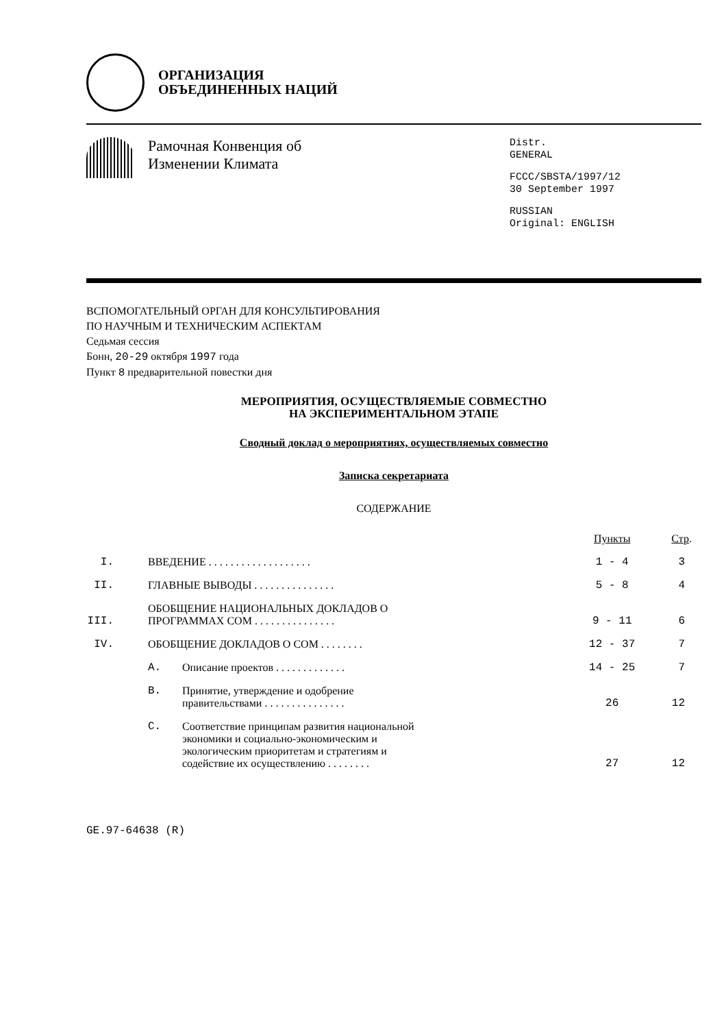ОРГАНИЗАЦИЯ
ОБЪЕДИНЕННЫХ НАЦИЙ
Рамочная Конвенция об
Изменении Климата
Distr.
GENERAL
FCCC/SBSTA/1997/12
30 September 1997
RUSSIAN
Original: ENGLISH
ВСПОМОГАТЕЛЬНЫЙ ОРГАН ДЛЯ КОНСУЛЬТИРОВАНИЯ
ПО НАУЧНЫМ И ТЕХНИЧЕСКИМ АСПЕКТАМ
Седьмая сессия
Бонн, 20-29 октября 1997 года
Пункт 8 предварительной повестки дня
МЕРОПРИЯТИЯ, ОСУЩЕСТВЛЯЕМЫЕ СОВМЕСТНО
НА ЭКСПЕРИМЕНТАЛЬНОМ ЭТАПЕ
Сводный доклад о мероприятиях, осуществляемых совместно
Записка секретариата
СОДЕРЖАНИЕ
| | | | Пункты | Стр . |
| --- | --- | --- | --- | --- |
| I. | ВВЕДЕНИЕ . . . . . . . . . . . . . . . . . . . | | 1 - 4 | 3 |
| II. | ГЛАВНЫЕ ВЫВОДЫ . . . . . . . . . . . . . . . | | 5 - 8 | 4 |
| III. | ОБОБЩЕНИЕ НАЦИОНАЛЬНЫХ ДОКЛАДОВ О ПРОГРАММАХ СОМ . . . . . . . . . . . . . . . | | 9 - 11 | 6 |
| IV. | ОБОБЩЕНИЕ ДОКЛАДОВ О СОМ . . . . . . . . | | 12 - 37 | 7 |
| | A. | Описание проектов . . . . . . . . . . . . . | 14 - 25 | 7 |
| | B. | Принятие, утверждение и одобрение правительствами . . . . . . . . . . . . . . . | 26 | 12 |
| | C. | Соответствие принципам развития национальной экономики и социально-экономическим и экологическим приоритетам и стратегиям и содействие их осуществлению . . . . . . . . | 27 | 12 |
GE.97-64638 (R)